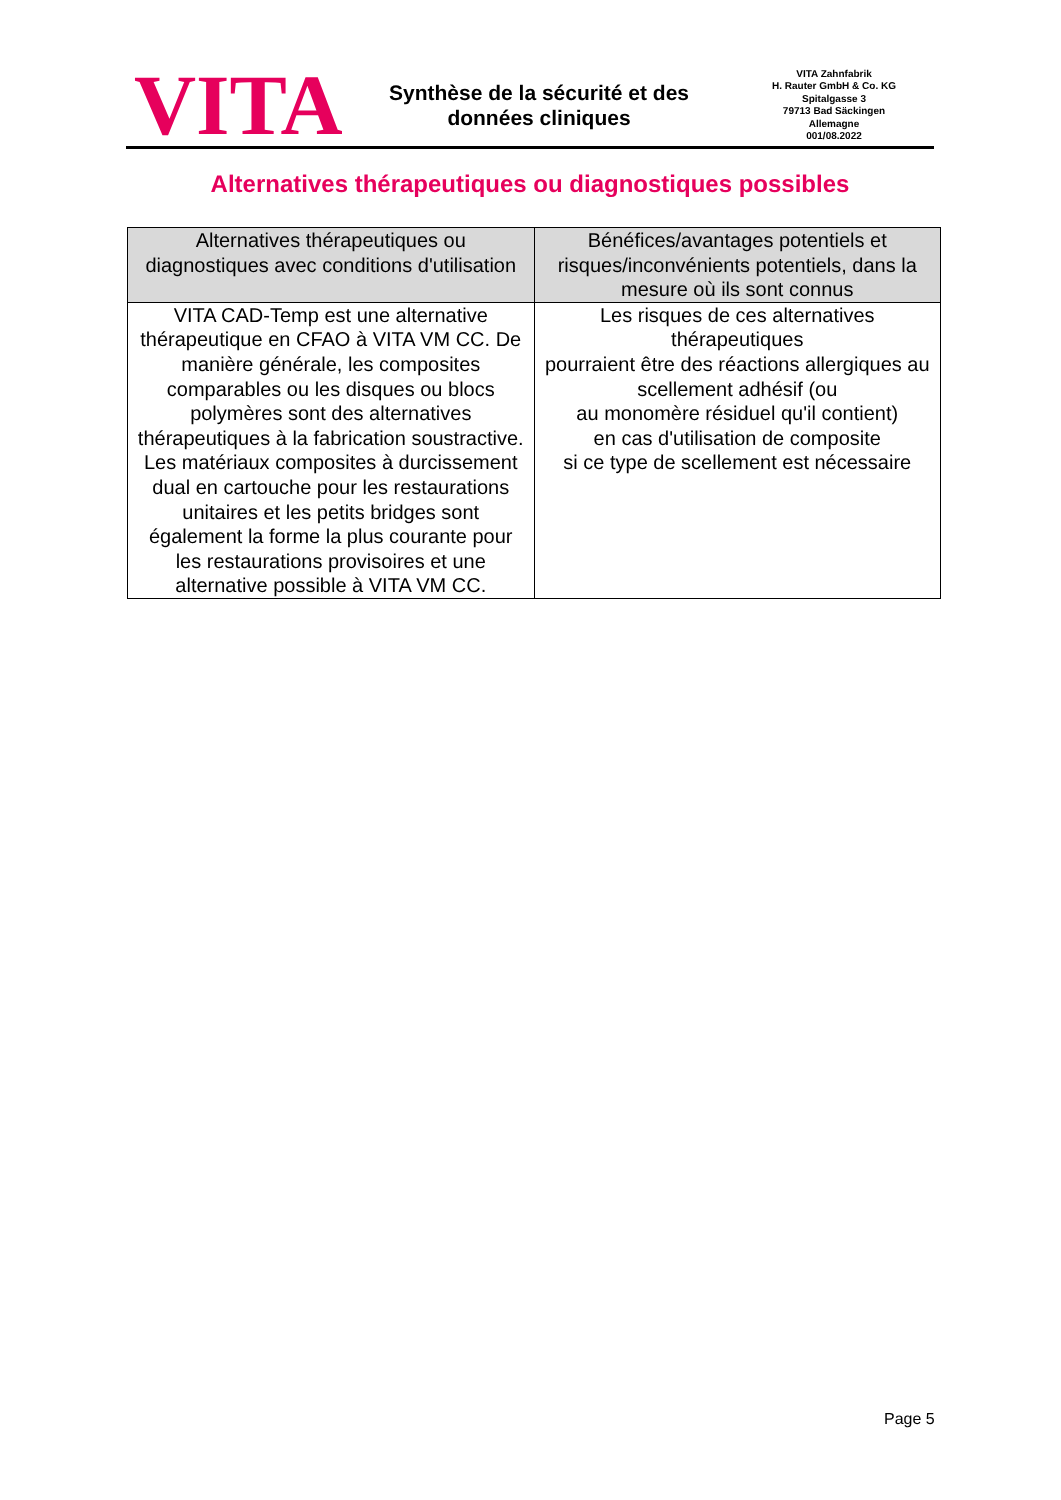VITA
Synthèse de la sécurité et des
données cliniques
VITA Zahnfabrik
H. Rauter GmbH & Co. KG
Spitalgasse 3
79713 Bad Säckingen
Allemagne
001/08.2022
Alternatives thérapeutiques ou diagnostiques possibles
| Alternatives thérapeutiques ou diagnostiques avec conditions d'utilisation | Bénéfices/avantages potentiels et risques/inconvénients potentiels, dans la mesure où ils sont connus |
| --- | --- |
| VITA CAD-Temp est une alternative thérapeutique en CFAO à VITA VM CC. De manière générale, les composites comparables ou les disques ou blocs polymères sont des alternatives thérapeutiques à la fabrication soustractive. Les matériaux composites à durcissement dual en cartouche pour les restaurations unitaires et les petits bridges sont également la forme la plus courante pour les restaurations provisoires et une alternative possible à VITA VM CC. | Les risques de ces alternatives thérapeutiques pourraient être des réactions allergiques au scellement adhésif (ou au monomère résiduel qu'il contient) en cas d'utilisation de composite si ce type de scellement est nécessaire |
Page 5